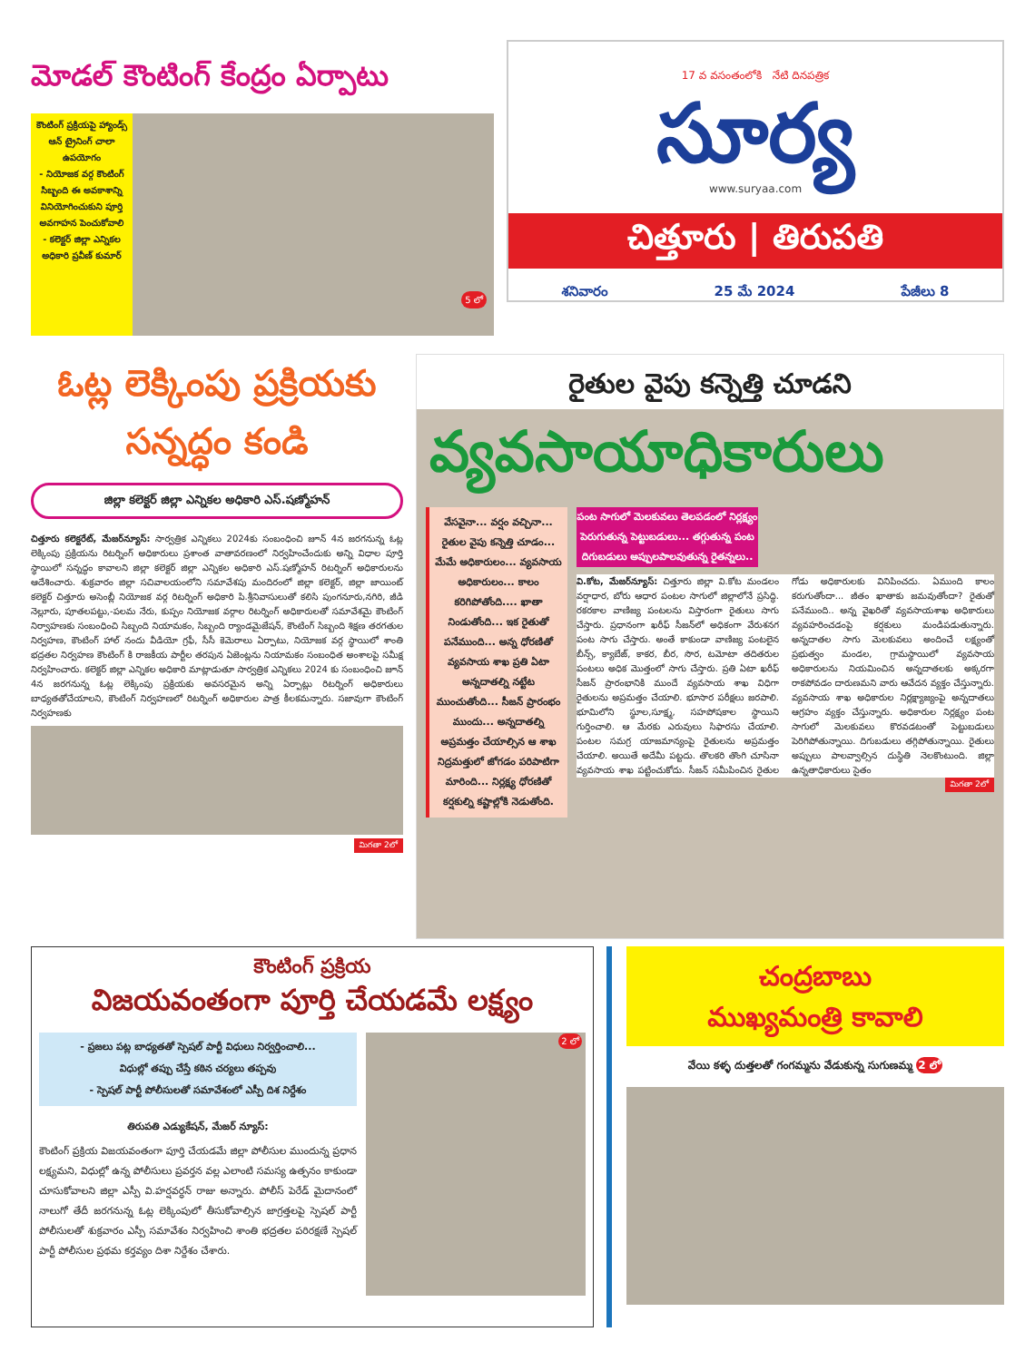మోడల్ కౌంటింగ్ కేంద్రం ఏర్పాటు
కౌంటింగ్ ప్రక్రియపై హ్యాండ్స్ ఆన్ ట్రైనింగ్ చాలా ఉపయోగం
- నియోజక వర్గ కౌంటింగ్ సిబ్బంది ఈ అవకాశాన్ని వినియోగించుకుని పూర్తి అవగాహన పెంచుకోవాలి
- కలెక్టర్ జిల్లా ఎన్నికల అధికారి ప్రవీణ్ కుమార్
5 లో
17 వ వసంతంలోకి నేటి దినపత్రిక
సూర్య
www.suryaa.com
చిత్తూరు | తిరుపతి
శనివారం 25 మే 2024 పేజీలు 8
ఓట్ల లెక్కింపు ప్రక్రియకు
సన్నద్ధం కండి
జిల్లా కలెక్టర్ జిల్లా ఎన్నికల అధికారి ఎస్.షణ్మోహన్
చిత్తూరు కలెక్టరేట్, మేజర్‌న్యూస్: సార్వత్రిక ఎన్నికలు 2024కు సంబంధించి జూన్ 4న జరగనున్న ఓట్ల లెక్కింపు ప్రక్రియను రిటర్నింగ్ అధికారులు ప్రశాంత వాతావరణంలో నిర్వహించేందుకు అన్ని విధాల పూర్తి స్థాయిలో సన్నద్ధం కావాలని జిల్లా కలెక్టర్ జిల్లా ఎన్నికల అధికారి ఎస్.షణ్మోహన్ రిటర్నింగ్ అధికారులను ఆదేశించారు. శుక్రవారం జిల్లా సచివాలయంలోని సమావేశపు మందిరంలో జిల్లా కలెక్టర్, జిల్లా జాయింట్ కలెక్టర్ చిత్తూరు అసెంబ్లీ నియోజక వర్గ రిటర్నింగ్ అధికారి పి.శ్రీనివాసులుతో కలిసి పుంగనూరు,నగిరి, జీడి నెల్లూరు, పూతలపట్టు,-పలమ నేరు, కుప్పం నియోజక వర్గాల రిటర్నింగ్ అధికారులతో సమావేశమై కౌంటింగ్ నిర్వాహణకు సంబంధించి సిబ్బంది నియామకం, సిబ్బంది ర్యాండమైజేషన్, కౌంటింగ్ సిబ్బంది శిక్షణ తరగతుల నిర్వహణ, కౌంటింగ్ హాల్ నందు వీడియో గ్రఫీ, సీసీ కెమెరాలు ఏర్పాటు, నియోజక వర్గ స్థాయిలో శాంతి భద్రతల నిర్వహణ కౌంటింగ్ కి రాజకీయ పార్టీల తరపున ఏజెంట్లను నియామకం సంబంధిత అంశాలపై సమీక్ష నిర్వహించారు. కలెక్టర్ జిల్లా ఎన్నికల అధికారి మాట్లాడుతూ సార్వత్రిక ఎన్నికలు 2024 కు సంబంధించి జూన్ 4న జరగనున్న ఓట్ల లెక్కింపు ప్రక్రియకు అవసరమైన అన్ని ఏర్పాట్లు రిటర్నింగ్ అధికారులు బాధ్యతతోచేయాలని, కౌంటింగ్ నిర్వహణలో రిటర్నింగ్ అధికారుల పాత్ర కీలకమన్నారు. సజావుగా కౌంటింగ్ నిర్వహణకు
మిగతా 2లో
రైతుల వైపు కన్నెత్తి చూడని
వ్యవసాయాధికారులు
వేసవైనా... వర్షం వచ్చినా... రైతుల వైపు కన్నెత్తి చూడం... మేమే అధికారులం... వ్యవసాయ అధికారులం... కాలం కరిగిపోతోంది.... ఖాతా నిండుతోంది... ఇక రైతుతో పనేముంది... అన్న ధోరణితో వ్యవసాయ శాఖ ప్రతి ఏటా అన్నదాతల్ని నట్టేట ముంచుతోంది... సీజన్ ప్రారంభం ముందు... అన్నదాతల్ని అప్రమత్తం చేయాల్సిన ఆ శాఖ నిద్రమత్తులో జోగడం పరిపాటిగా మారింది... నిర్లక్ష్య ధోరణితో కర్షకుల్ని కష్టాల్లోకి నెడుతోంది.
పంట సాగులో మెలకువలు తెలపడంలో నిర్లక్ష్యం పెరుగుతున్న పెట్టుబడులు... తగ్గుతున్న పంట దిగుబడులు అప్పులపాలవుతున్న రైతన్నలు..
వి.కోట, మేజర్‌న్యూస్: చిత్తూరు జిల్లా వి.కోట మండలం వర్షాధార, బోరు ఆధార పంటల సాగులో జిల్లాలోనే ప్రసిద్ధి. రకరకాల వాణిజ్య పంటలను విస్తారంగా రైతులు సాగు చేస్తారు. ప్రధానంగా ఖరీఫ్ సీజన్‌లో అధికంగా వేరుశనగ పంట సాగు చేస్తారు. అంతే కాకుండా వాణిజ్య పంటలైన బీన్స్, క్యాబేజ్, కాకర, బీర, సొర, టమోటా తదితరుల పంటలు అధిక మొత్తంలో సాగు చేస్తారు. ప్రతి ఏటా ఖరీఫ్ సీజన్ ప్రారంభానికి ముందే వ్యవసాయ శాఖ విధిగా రైతులను అప్రమత్తం చేయాలి. భూసార పరీక్షలు జరపాలి. భూమిలోని స్థూల,సూక్ష్మ, సహపోషకాల స్థాయిని గుర్తించాలి. ఆ మేరకు ఎరువులు సిఫారసు చేయాలి. పంటల సమగ్ర యాజమాన్యంపై రైతులను అప్రమత్తం చేయాలి. అయితే అదేమీ పట్టదు. తొలకరి తొంగి చూసినా వ్యవసాయ శాఖ పట్టించుకోదు. సీజన్ సమీపించిన రైతుల గోడు అధికారులకు వినిపించదు. ఏముంది కాలం కరుగుతోందా... జీతం ఖాతాకు జమవుతోందా? రైతుతో పనేముంది.. అన్న వైఖరితో వ్యవసాయశాఖ అధికారులు వ్యవహరించడంపై కర్షకులు మండిపడుతున్నారు. అన్నదాతల సాగు మెలకువలు అందించే లక్ష్యంతో ప్రభుత్వం మండల, గ్రామస్థాయిలో వ్యవసాయ అధికారులను నియమించిన అన్నదాతలకు అక్కరగా రాకపోవడం దారుణమని వారు ఆవేదన వ్యక్తం చేస్తున్నారు. వ్యవసాయ శాఖ అధికారుల నిర్లక్ష్యాజ్యంపై అన్నదాతలు ఆగ్రహం వ్యక్తం చేస్తున్నారు. అధికారుల నిర్లక్ష్యం పంట సాగులో మెలకువలు కొరవడటంతో పెట్టుబడులు పెరిగిపోతున్నాయి. దిగుబడులు తగ్గిపోతున్నాయి. రైతులు అప్పులు పాలవ్వాల్సిన దుస్థితి నెలకొంటుంది. జిల్లా ఉన్నతాధికారులు సైతం
మిగతా 2లో
కౌంటింగ్ ప్రక్రియ
విజయవంతంగా పూర్తి చేయడమే లక్ష్యం
- ప్రజలు పట్ల బాధ్యతతో స్పెషల్ పార్టీ విధులు నిర్వర్తించాలి...
విధుల్లో తప్పు చేస్తే కఠిన చర్యలు తప్పవు
- స్పెషల్ పార్టీ పోలీసులతో సమావేశంలో ఎస్పీ దిశ నిర్దేశం
తిరుపతి ఎడ్యుకేషన్, మేజర్ న్యూస్:
కౌంటింగ్ ప్రక్రియ విజయవంతంగా పూర్తి చేయడమే జిల్లా పోలీసుల ముందున్న ప్రధాన లక్ష్యమని, విధుల్లో ఉన్న పోలీసులు ప్రవర్తన వల్ల ఎలాంటి సమస్య ఉత్పనం కాకుండా చూసుకోవాలని జిల్లా ఎస్పీ వి.హర్షవర్ధన్ రాజు అన్నారు. పోలీస్ పెరేడ్ మైదానంలో నాలుగో తేదీ జరగనున్న ఓట్ల లెక్కింపులో తీసుకోవాల్సిన జాగ్రత్తలపై స్పెషల్ పార్టీ పోలీసులతో శుక్రవారం ఎస్పీ సమావేశం నిర్వహించి శాంతి భద్రతల పరిరక్షణే స్పెషల్ పార్టీ పోలీసుల ప్రథమ కర్తవ్యం దిశా నిర్దేశం చేశారు.
2 లో
చంద్రబాబు
ముఖ్యమంత్రి కావాలి
వేయి కళ్ళ దుత్తలతో గంగమ్మను వేడుకున్న సుగుణమ్మ 2 లో